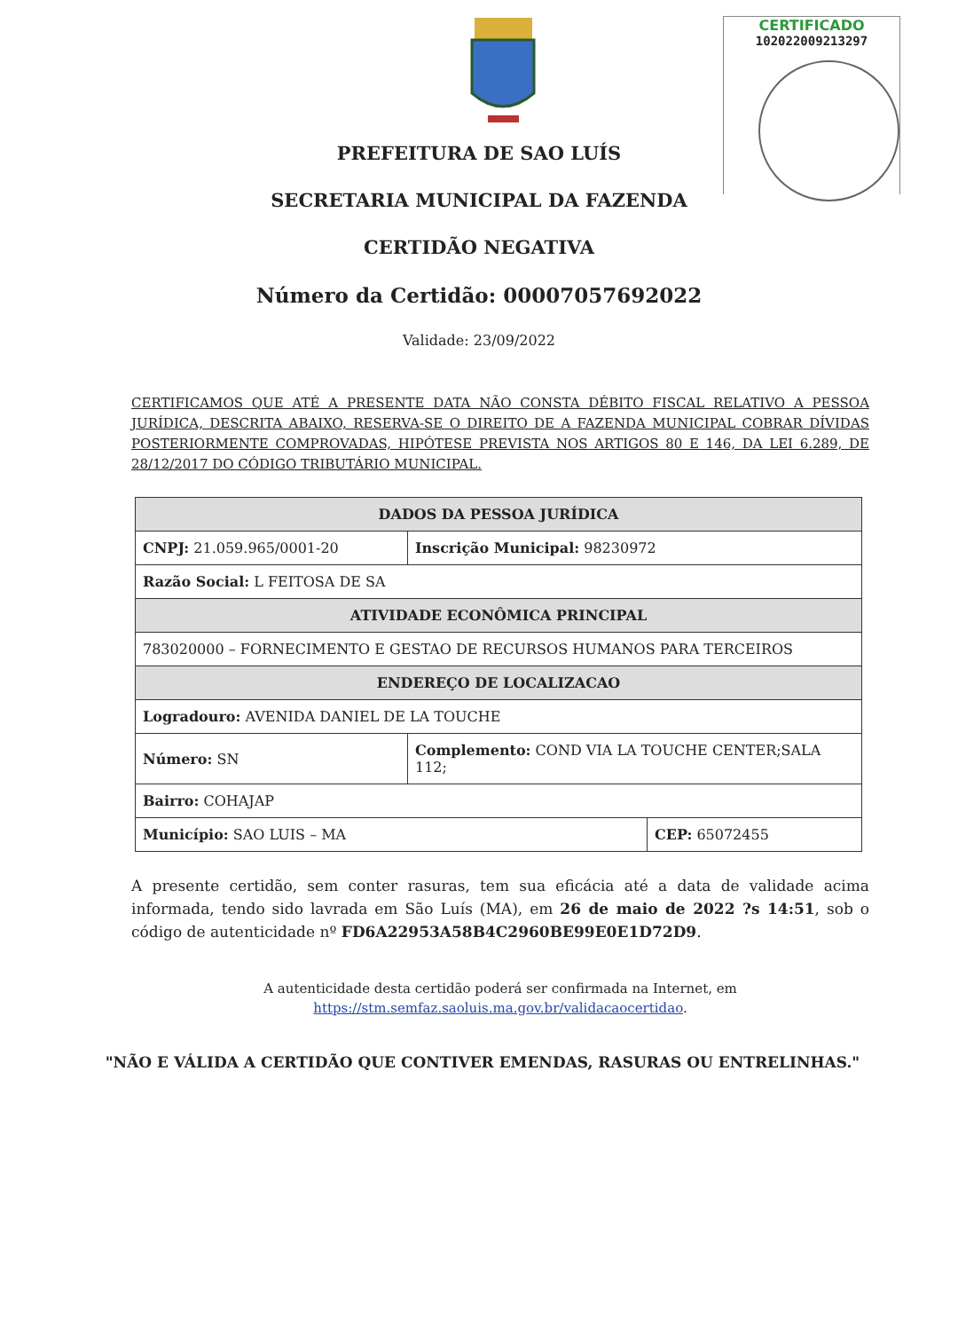CERTIFICADO
102022009213297
PREFEITURA DE SAO LUÍS
SECRETARIA MUNICIPAL DA FAZENDA
CERTIDÃO NEGATIVA
Número da Certidão: 00007057692022
Validade: 23/09/2022
CERTIFICAMOS QUE ATÉ A PRESENTE DATA NÃO CONSTA DÉBITO FISCAL RELATIVO A PESSOA JURÍDICA, DESCRITA ABAIXO, RESERVA-SE O DIREITO DE A FAZENDA MUNICIPAL COBRAR DÍVIDAS POSTERIORMENTE COMPROVADAS, HIPÓTESE PREVISTA NOS ARTIGOS 80 E 146, DA LEI 6.289, DE 28/12/2017 DO CÓDIGO TRIBUTÁRIO MUNICIPAL.
| DADOS DA PESSOA JURÍDICA | | |
| --- | --- | --- |
| CNPJ: 21.059.965/0001-20 | Inscrição Municipal: 98230972 | |
| Razão Social: L FEITOSA DE SA | | |
| ATIVIDADE ECONÔMICA PRINCIPAL | | |
| 783020000 – FORNECIMENTO E GESTAO DE RECURSOS HUMANOS PARA TERCEIROS | | |
| ENDEREÇO DE LOCALIZACAO | | |
| Logradouro: AVENIDA DANIEL DE LA TOUCHE | | |
| Número: SN | Complemento: COND VIA LA TOUCHE CENTER;SALA 112; | |
| Bairro: COHAJAP | | |
| Município: SAO LUIS – MA | | CEP: 65072455 |
A presente certidão, sem conter rasuras, tem sua eficácia até a data de validade acima informada, tendo sido lavrada em São Luís (MA), em 26 de maio de 2022 ?s 14:51, sob o código de autenticidade nº FD6A22953A58B4C2960BE99E0E1D72D9.
A autenticidade desta certidão poderá ser confirmada na Internet, em
https://stm.semfaz.saoluis.ma.gov.br/validacaocertidao.
"NÃO E VÁLIDA A CERTIDÃO QUE CONTIVER EMENDAS, RASURAS OU ENTRELINHAS."